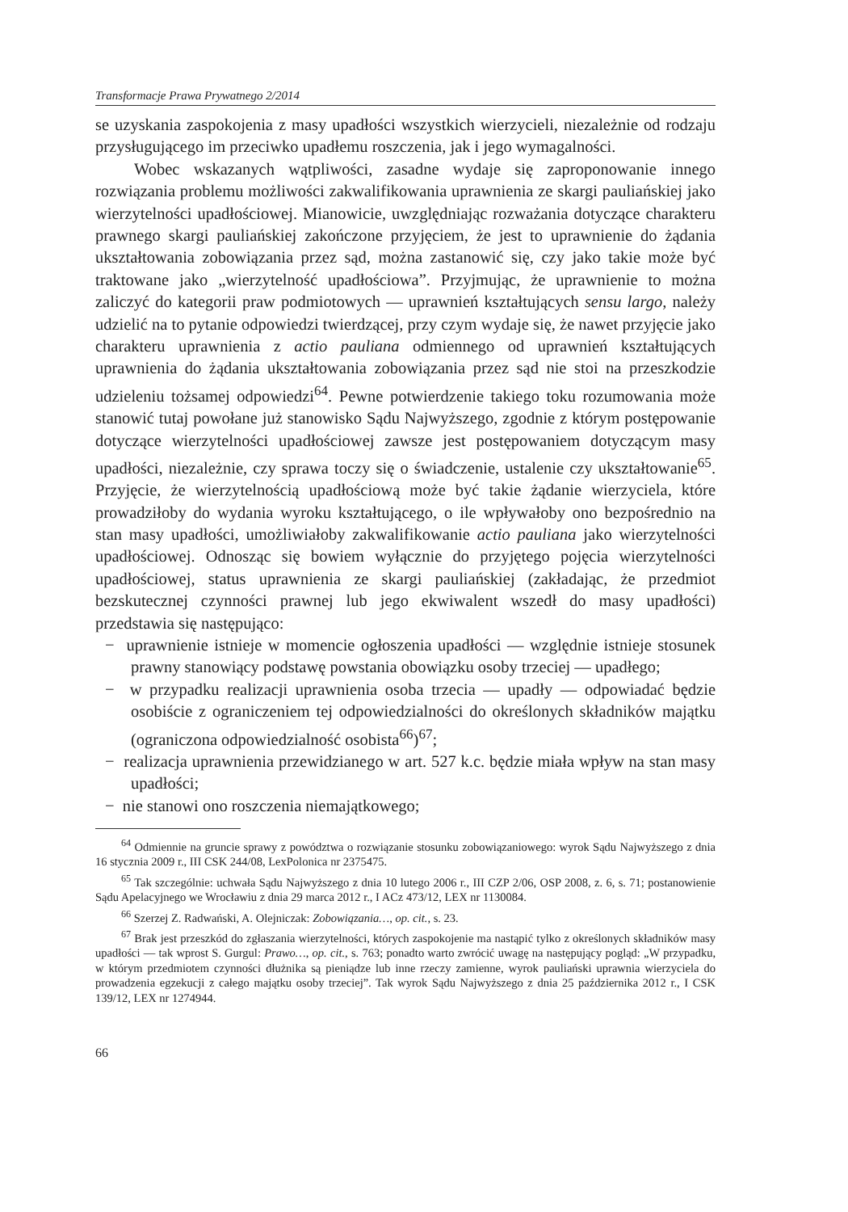Transformacje Prawa Prywatnego 2/2014
se uzyskania zaspokojenia z masy upadłości wszystkich wierzycieli, niezależnie od rodzaju przysługującego im przeciwko upadłemu roszczenia, jak i jego wymagalności.
Wobec wskazanych wątpliwości, zasadne wydaje się zaproponowanie innego rozwiązania problemu możliwości zakwalifikowania uprawnienia ze skargi pauliańskiej jako wierzytelności upadłościowej. Mianowicie, uwzględniając rozważania dotyczące charakteru prawnego skargi pauliańskiej zakończone przyjęciem, że jest to uprawnienie do żądania ukształtowania zobowiązania przez sąd, można zastanowić się, czy jako takie może być traktowane jako „wierzytelność upadłościowa”. Przyjmując, że uprawnienie to można zaliczyć do kategorii praw podmiotowych — uprawnień kształtujących sensu largo, należy udzielić na to pytanie odpowiedzi twierdzącej, przy czym wydaje się, że nawet przyjęcie jako charakteru uprawnienia z actio pauliana odmiennego od uprawnień kształtujących uprawnienia do żądania ukształtowania zobowiązania przez sąd nie stoi na przeszkodzie udzieleniu tożsamej odpowiedzi<sup>64</sup>. Pewne potwierdzenie takiego toku rozumowania może stanowić tutaj powołane już stanowisko Sądu Najwyższego, zgodnie z którym postępowanie dotyczące wierzytelności upadłościowej zawsze jest postępowaniem dotyczącym masy upadłości, niezależnie, czy sprawa toczy się o świadczenie, ustalenie czy ukształtowanie<sup>65</sup>. Przyjęcie, że wierzytelnością upadłościową może być takie żądanie wierzyciela, które prowadziłoby do wydania wyroku kształtującego, o ile wpływałoby ono bezpośrednio na stan masy upadłości, umożliwiałoby zakwalifikowanie actio pauliana jako wierzytelności upadłościowej. Odnosząc się bowiem wyłącznie do przyjętego pojęcia wierzytelności upadłościowej, status uprawnienia ze skargi pauliańskiej (zakładając, że przedmiot bezskutecznej czynności prawnej lub jego ekwiwalent wszedł do masy upadłości) przedstawia się następująco:
− uprawnienie istnieje w momencie ogłoszenia upadłości — względnie istnieje stosunek prawny stanowiący podstawę powstania obowiązku osoby trzeciej — upadłego;
− w przypadku realizacji uprawnienia osoba trzecia — upadły — odpowiadać będzie osobiście z ograniczeniem tej odpowiedzialności do określonych składników majątku (ograniczona odpowiedzialność osobista<sup>66</sup>)<sup>67</sup>;
− realizacja uprawnienia przewidzianego w art. 527 k.c. będzie miała wpływ na stan masy upadłości;
− nie stanowi ono roszczenia niemajątkowego;
<sup>64</sup> Odmiennie na gruncie sprawy z powództwa o rozwiązanie stosunku zobowiązaniowego: wyrok Sądu Najwyższego z dnia 16 stycznia 2009 r., III CSK 244/08, LexPolonica nr 2375475.
<sup>65</sup> Tak szczególnie: uchwała Sądu Najwyższego z dnia 10 lutego 2006 r., III CZP 2/06, OSP 2008, z. 6, s. 71; postanowienie Sądu Apelacyjnego we Wrocławiu z dnia 29 marca 2012 r., I ACz 473/12, LEX nr 1130084.
<sup>66</sup> Szerzej Z. Radwański, A. Olejniczak: Zobowiązania…, op. cit., s. 23.
<sup>67</sup> Brak jest przeszkód do zgłaszania wierzytelności, których zaspokojenie ma nastąpić tylko z określonych składników masy upadłości — tak wprost S. Gurgul: Prawo…, op. cit., s. 763; ponadto warto zwrócić uwagę na następujący pogląd: „W przypadku, w którym przedmiotem czynności dłużnika są pieniądze lub inne rzeczy zamienne, wyrok pauliański uprawnia wierzyciela do prowadzenia egzekucji z całego majątku osoby trzeciej”. Tak wyrok Sądu Najwyższego z dnia 25 października 2012 r., I CSK 139/12, LEX nr 1274944.
66